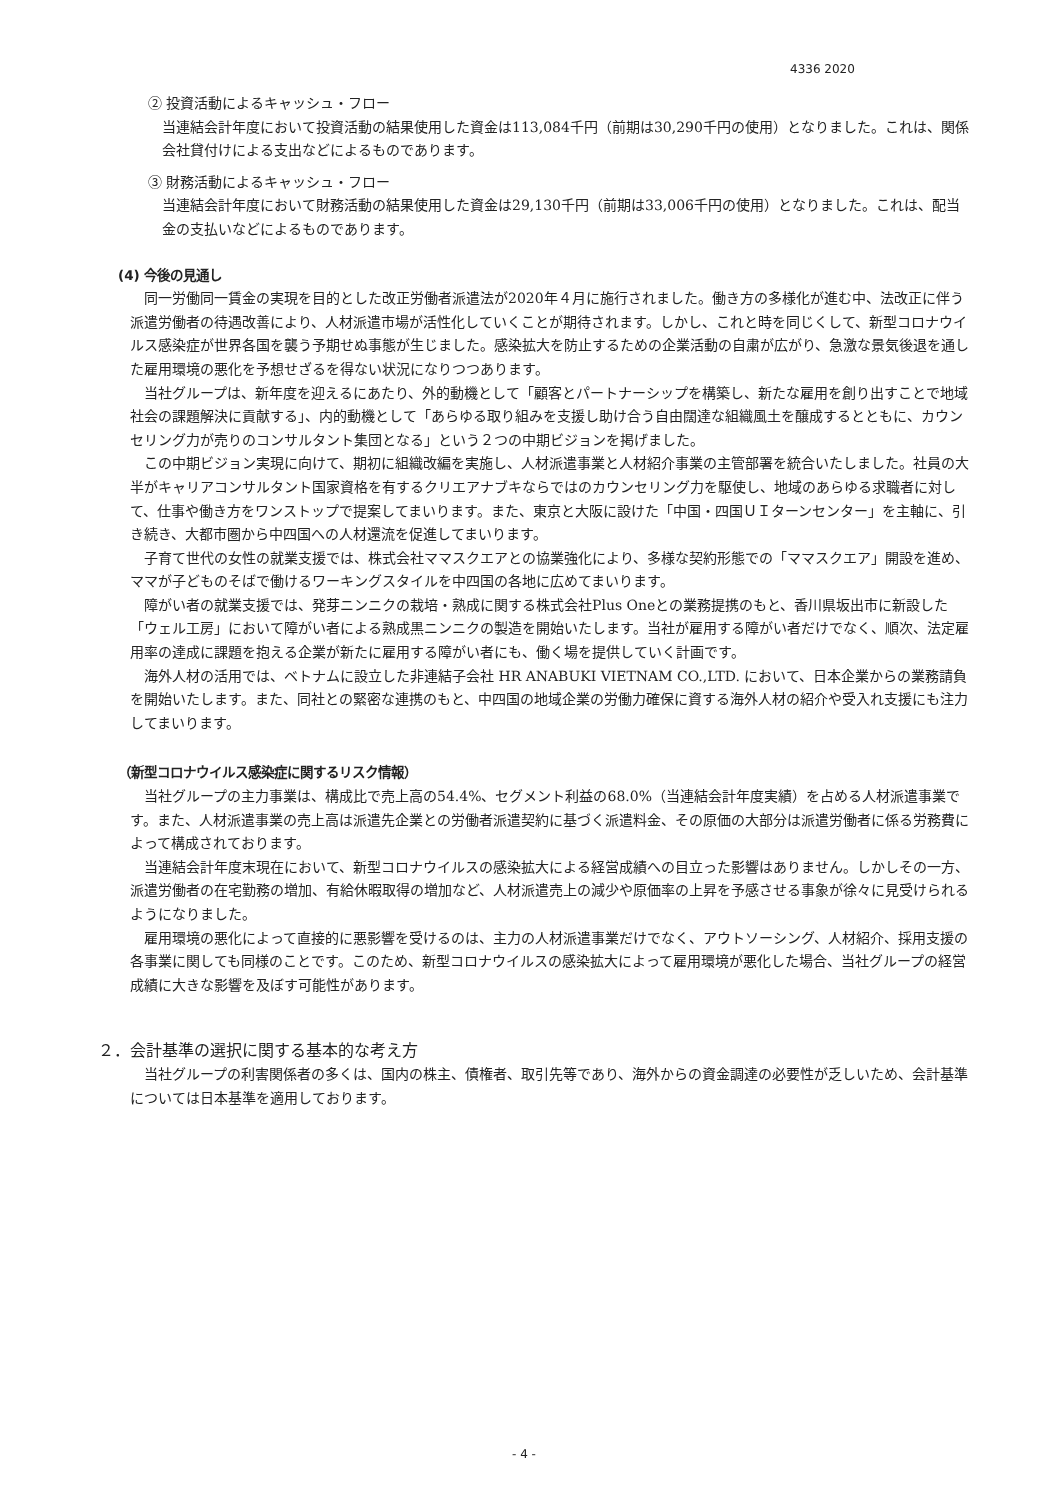4336 2020
② 投資活動によるキャッシュ・フロー
当連結会計年度において投資活動の結果使用した資金は113,084千円（前期は30,290千円の使用）となりました。これは、関係会社貸付けによる支出などによるものであります。
③ 財務活動によるキャッシュ・フロー
当連結会計年度において財務活動の結果使用した資金は29,130千円（前期は33,006千円の使用）となりました。これは、配当金の支払いなどによるものであります。
(4) 今後の見通し
　同一労働同一賃金の実現を目的とした改正労働者派遣法が2020年４月に施行されました。働き方の多様化が進む中、法改正に伴う派遣労働者の待遇改善により、人材派遣市場が活性化していくことが期待されます。しかし、これと時を同じくして、新型コロナウイルス感染症が世界各国を襲う予期せぬ事態が生じました。感染拡大を防止するための企業活動の自粛が広がり、急激な景気後退を通した雇用環境の悪化を予想せざるを得ない状況になりつつあります。
　当社グループは、新年度を迎えるにあたり、外的動機として「顧客とパートナーシップを構築し、新たな雇用を創り出すことで地域社会の課題解決に貢献する」、内的動機として「あらゆる取り組みを支援し助け合う自由闊達な組織風土を醸成するとともに、カウンセリング力が売りのコンサルタント集団となる」という２つの中期ビジョンを掲げました。
　この中期ビジョン実現に向けて、期初に組織改編を実施し、人材派遣事業と人材紹介事業の主管部署を統合いたしました。社員の大半がキャリアコンサルタント国家資格を有するクリエアナブキならではのカウンセリング力を駆使し、地域のあらゆる求職者に対して、仕事や働き方をワンストップで提案してまいります。また、東京と大阪に設けた「中国・四国ＵＩターンセンター」を主軸に、引き続き、大都市圏から中四国への人材還流を促進してまいります。
　子育て世代の女性の就業支援では、株式会社ママスクエアとの協業強化により、多様な契約形態での「ママスクエア」開設を進め、ママが子どものそばで働けるワーキングスタイルを中四国の各地に広めてまいります。
　障がい者の就業支援では、発芽ニンニクの栽培・熟成に関する株式会社Plus Oneとの業務提携のもと、香川県坂出市に新設した「ウェル工房」において障がい者による熟成黒ニンニクの製造を開始いたします。当社が雇用する障がい者だけでなく、順次、法定雇用率の達成に課題を抱える企業が新たに雇用する障がい者にも、働く場を提供していく計画です。
　海外人材の活用では、ベトナムに設立した非連結子会社 HR ANABUKI VIETNAM CO.,LTD. において、日本企業からの業務請負を開始いたします。また、同社との緊密な連携のもと、中四国の地域企業の労働力確保に資する海外人材の紹介や受入れ支援にも注力してまいります。
（新型コロナウイルス感染症に関するリスク情報）
　当社グループの主力事業は、構成比で売上高の54.4%、セグメント利益の68.0%（当連結会計年度実績）を占める人材派遣事業です。また、人材派遣事業の売上高は派遣先企業との労働者派遣契約に基づく派遣料金、その原価の大部分は派遣労働者に係る労務費によって構成されております。
　当連結会計年度末現在において、新型コロナウイルスの感染拡大による経営成績への目立った影響はありません。しかしその一方、派遣労働者の在宅勤務の増加、有給休暇取得の増加など、人材派遣売上の減少や原価率の上昇を予感させる事象が徐々に見受けられるようになりました。
　雇用環境の悪化によって直接的に悪影響を受けるのは、主力の人材派遣事業だけでなく、アウトソーシング、人材紹介、採用支援の各事業に関しても同様のことです。このため、新型コロナウイルスの感染拡大によって雇用環境が悪化した場合、当社グループの経営成績に大きな影響を及ぼす可能性があります。
２．会計基準の選択に関する基本的な考え方
　当社グループの利害関係者の多くは、国内の株主、債権者、取引先等であり、海外からの資金調達の必要性が乏しいため、会計基準については日本基準を適用しております。
- 4 -